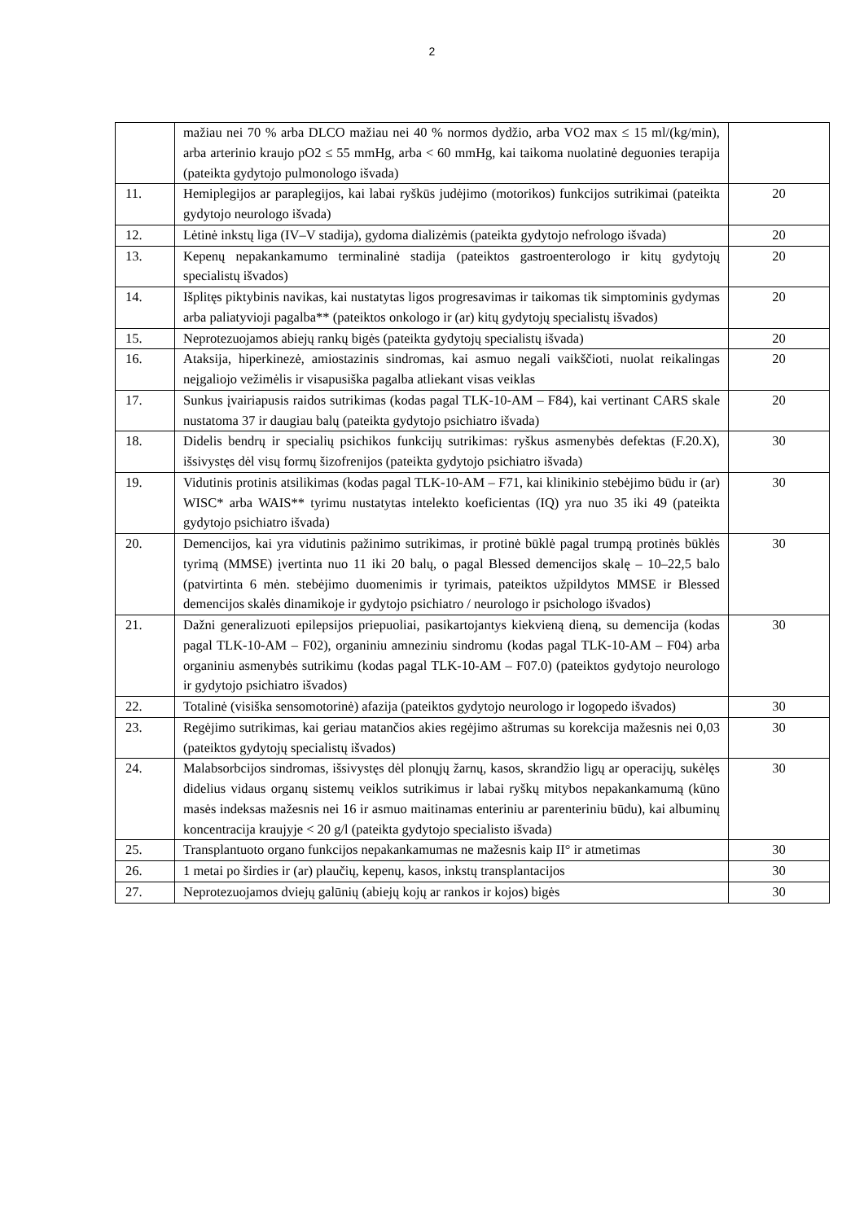2
| | mažiau nei 70 % arba DLCO mažiau nei 40 % normos dydžio, arba VO2 max ≤ 15 ml/(kg/min), arba arterinio kraujo pO2 ≤ 55 mmHg, arba < 60 mmHg, kai taikoma nuolatinė deguonies terapija (pateikta gydytojo pulmonologo išvada) | |
| 11. | Hemiplegijos ar paraplegijos, kai labai ryškūs judėjimo (motorikos) funkcijos sutrikimai (pateikta gydytojo neurologo išvada) | 20 |
| 12. | Lėtinė inkstų liga (IV–V stadija), gydoma dializėmis (pateikta gydytojo nefrologo išvada) | 20 |
| 13. | Kepenų nepakankamumo terminalinė stadija (pateiktos gastroenterologo ir kitų gydytojų specialistų išvados) | 20 |
| 14. | Išplitęs piktybinis navikas, kai nustatytas ligos progresavimas ir taikomas tik simptominis gydymas arba paliatyvioji pagalba** (pateiktos onkologo ir (ar) kitų gydytojų specialistų išvados) | 20 |
| 15. | Neprotezuojamos abiejų rankų bigės (pateikta gydytojų specialistų išvada) | 20 |
| 16. | Ataksija, hiperkinezė, amiostazinis sindromas, kai asmuo negali vaikščioti, nuolat reikalingas neįgaliojo vežimėlis ir visapusiška pagalba atliekant visas veiklas | 20 |
| 17. | Sunkus įvairiapusis raidos sutrikimas (kodas pagal TLK-10-AM – F84), kai vertinant CARS skale nustatoma 37 ir daugiau balų (pateikta gydytojo psichiatro išvada) | 20 |
| 18. | Didelis bendrų ir specialių psichikos funkcijų sutrikimas: ryškus asmenybės defektas (F.20.X), išsivystęs dėl visų formų šizofrenijos (pateikta gydytojo psichiatro išvada) | 30 |
| 19. | Vidutinis protinis atsilikimas (kodas pagal TLK-10-AM – F71, kai klinikinio stebėjimo būdu ir (ar) WISC* arba WAIS** tyrimu nustatytas intelekto koeficientas (IQ) yra nuo 35 iki 49 (pateikta gydytojo psichiatro išvada) | 30 |
| 20. | Demencijos, kai yra vidutinis pažinimo sutrikimas, ir protinė būklė pagal trumpą protinės būklės tyrimą (MMSE) įvertinta nuo 11 iki 20 balų, o pagal Blessed demencijos skalę – 10–22,5 balo (patvirtinta 6 mėn. stebėjimo duomenimis ir tyrimais, pateiktos užpildytos MMSE ir Blessed demencijos skalės dinamikoje ir gydytojo psichiatro / neurologo ir psichologo išvados) | 30 |
| 21. | Dažni generalizuoti epilepsijos priepuoliai, pasikartojantys kiekvieną dieną, su demencija (kodas pagal TLK-10-AM – F02), organiniu amneziniu sindromu (kodas pagal TLK-10-AM – F04) arba organiniu asmenybės sutrikimu (kodas pagal TLK-10-AM – F07.0) (pateiktos gydytojo neurologo ir gydytojo psichiatro išvados) | 30 |
| 22. | Totalinė (visiška sensomotorinė) afazija (pateiktos gydytojo neurologo ir logopedo išvados) | 30 |
| 23. | Regėjimo sutrikimas, kai geriau matančios akies regėjimo aštrumas su korekcija mažesnis nei 0,03 (pateiktos gydytojų specialistų išvados) | 30 |
| 24. | Malabsorbcijos sindromas, išsivystęs dėl plonųjų žarnų, kasos, skrandžio ligų ar operacijų, sukėlęs didelius vidaus organų sistemų veiklos sutrikimus ir labai ryškų mitybos nepakankamumą (kūno masės indeksas mažesnis nei 16 ir asmuo maitinamas enteriniu ar parenteriniu būdu), kai albuminų koncentracija kraujyje < 20 g/l (pateikta gydytojo specialisto išvada) | 30 |
| 25. | Transplantuoto organo funkcijos nepakankamumas ne mažesnis kaip II° ir atmetimas | 30 |
| 26. | 1 metai po širdies ir (ar) plaučių, kepenų, kasos, inkstų transplantacijos | 30 |
| 27. | Neprotezuojamos dviejų galūnių (abiejų kojų ar rankos ir kojos) bigės | 30 |